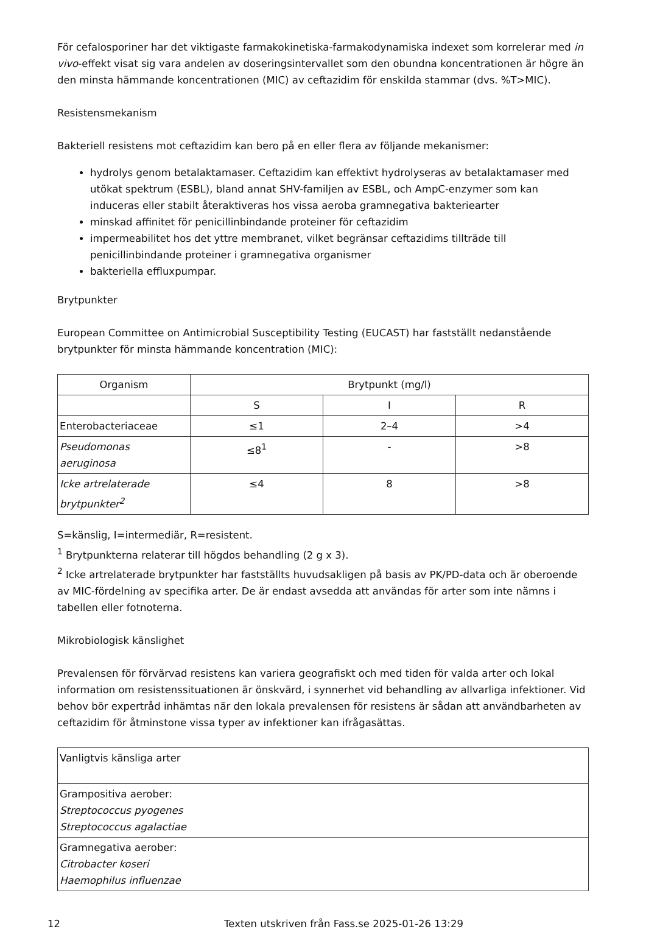För cefalosporiner har det viktigaste farmakokinetiska-farmakodynamiska indexet som korrelerar med in vivo-effekt visat sig vara andelen av doseringsintervallet som den obundna koncentrationen är högre än den minsta hämmande koncentrationen (MIC) av ceftazidim för enskilda stammar (dvs. %T>MIC).
Resistensmekanism
Bakteriell resistens mot ceftazidim kan bero på en eller flera av följande mekanismer:
hydrolys genom betalaktamaser. Ceftazidim kan effektivt hydrolyseras av betalaktamaser med utökat spektrum (ESBL), bland annat SHV-familjen av ESBL, och AmpC-enzymer som kan induceras eller stabilt återaktiveras hos vissa aeroba gramnegativa bakteriearter
minskad affinitet för penicillinbindande proteiner för ceftazidim
impermeabilitet hos det yttre membranet, vilket begränsar ceftazidims tillträde till penicillinbindande proteiner i gramnegativa organismer
bakteriella effluxpumpar.
Brytpunkter
European Committee on Antimicrobial Susceptibility Testing (EUCAST) har fastställt nedanstående brytpunkter för minsta hämmande koncentration (MIC):
| Organism | Brytpunkt (mg/l) | | |
| --- | --- | --- | --- |
| | S | I | R |
| Enterobacteriaceae | ≤1 | 2–4 | >4 |
| Pseudomonas aeruginosa | ≤8<sup>1</sup> | - | >8 |
| Icke artrelaterade brytpunkter<sup>2</sup> | ≤4 | 8 | >8 |
S=känslig, I=intermediär, R=resistent.
<sup>1</sup> Brytpunkterna relaterar till högdos behandling (2 g x 3).
<sup>2</sup> Icke artrelaterade brytpunkter har fastställts huvudsakligen på basis av PK/PD-data och är oberoende av MIC-fördelning av specifika arter. De är endast avsedda att användas för arter som inte nämns i tabellen eller fotnoterna.
Mikrobiologisk känslighet
Prevalensen för förvärvad resistens kan variera geografiskt och med tiden för valda arter och lokal information om resistenssituationen är önskvärd, i synnerhet vid behandling av allvarliga infektioner. Vid behov bör expertråd inhämtas när den lokala prevalensen för resistens är sådan att användbarheten av ceftazidim för åtminstone vissa typer av infektioner kan ifrågasättas.
| Vanligtvis känsliga arter |
| Grampositiva aerober: Streptococcus pyogenes Streptococcus agalactiae |
| Gramnegativa aerober: Citrobacter koseri Haemophilus influenzae |
12 Texten utskriven från Fass.se 2025-01-26 13:29